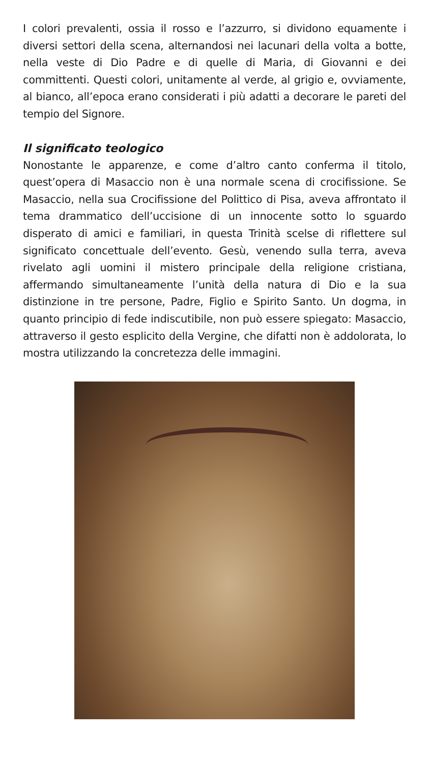I colori prevalenti, ossia il rosso e l’azzurro, si dividono equamente i diversi settori della scena, alternandosi nei lacunari della volta a botte, nella veste di Dio Padre e di quelle di Maria, di Giovanni e dei committenti. Questi colori, unitamente al verde, al grigio e, ovviamente, al bianco, all’epoca erano considerati i più adatti a decorare le pareti del tempio del Signore.
Il significato teologico
Nonostante le apparenze, e come d’altro canto conferma il titolo, quest’opera di Masaccio non è una normale scena di crocifissione. Se Masaccio, nella sua Crocifissione del Polittico di Pisa, aveva affrontato il tema drammatico dell’uccisione di un innocente sotto lo sguardo disperato di amici e familiari, in questa Trinità scelse di riflettere sul significato concettuale dell’evento. Gesù, venendo sulla terra, aveva rivelato agli uomini il mistero principale della religione cristiana, affermando simultaneamente l’unità della natura di Dio e la sua distinzione in tre persone, Padre, Figlio e Spirito Santo. Un dogma, in quanto principio di fede indiscutibile, non può essere spiegato: Masaccio, attraverso il gesto esplicito della Vergine, che difatti non è addolorata, lo mostra utilizzando la concretezza delle immagini.